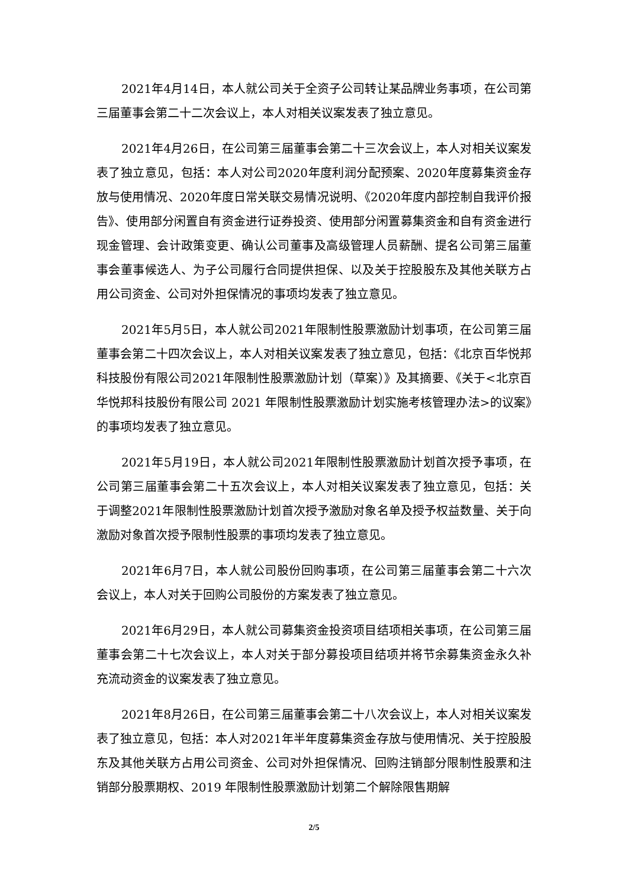2021年4月14日，本人就公司关于全资子公司转让某品牌业务事项，在公司第三届董事会第二十二次会议上，本人对相关议案发表了独立意见。
2021年4月26日，在公司第三届董事会第二十三次会议上，本人对相关议案发表了独立意见，包括：本人对公司2020年度利润分配预案、2020年度募集资金存放与使用情况、2020年度日常关联交易情况说明、《2020年度内部控制自我评价报告》、使用部分闲置自有资金进行证券投资、使用部分闲置募集资金和自有资金进行现金管理、会计政策变更、确认公司董事及高级管理人员薪酬、提名公司第三届董事会董事候选人、为子公司履行合同提供担保、以及关于控股股东及其他关联方占用公司资金、公司对外担保情况的事项均发表了独立意见。
2021年5月5日，本人就公司2021年限制性股票激励计划事项，在公司第三届董事会第二十四次会议上，本人对相关议案发表了独立意见，包括：《北京百华悦邦科技股份有限公司2021年限制性股票激励计划（草案）》及其摘要、《关于<北京百华悦邦科技股份有限公司 2021 年限制性股票激励计划实施考核管理办法>的议案》的事项均发表了独立意见。
2021年5月19日，本人就公司2021年限制性股票激励计划首次授予事项，在公司第三届董事会第二十五次会议上，本人对相关议案发表了独立意见，包括：关于调整2021年限制性股票激励计划首次授予激励对象名单及授予权益数量、关于向激励对象首次授予限制性股票的事项均发表了独立意见。
2021年6月7日，本人就公司股份回购事项，在公司第三届董事会第二十六次会议上，本人对关于回购公司股份的方案发表了独立意见。
2021年6月29日，本人就公司募集资金投资项目结项相关事项，在公司第三届董事会第二十七次会议上，本人对关于部分募投项目结项并将节余募集资金永久补充流动资金的议案发表了独立意见。
2021年8月26日，在公司第三届董事会第二十八次会议上，本人对相关议案发表了独立意见，包括：本人对2021年半年度募集资金存放与使用情况、关于控股股东及其他关联方占用公司资金、公司对外担保情况、回购注销部分限制性股票和注销部分股票期权、2019 年限制性股票激励计划第二个解除限售期解
2/5